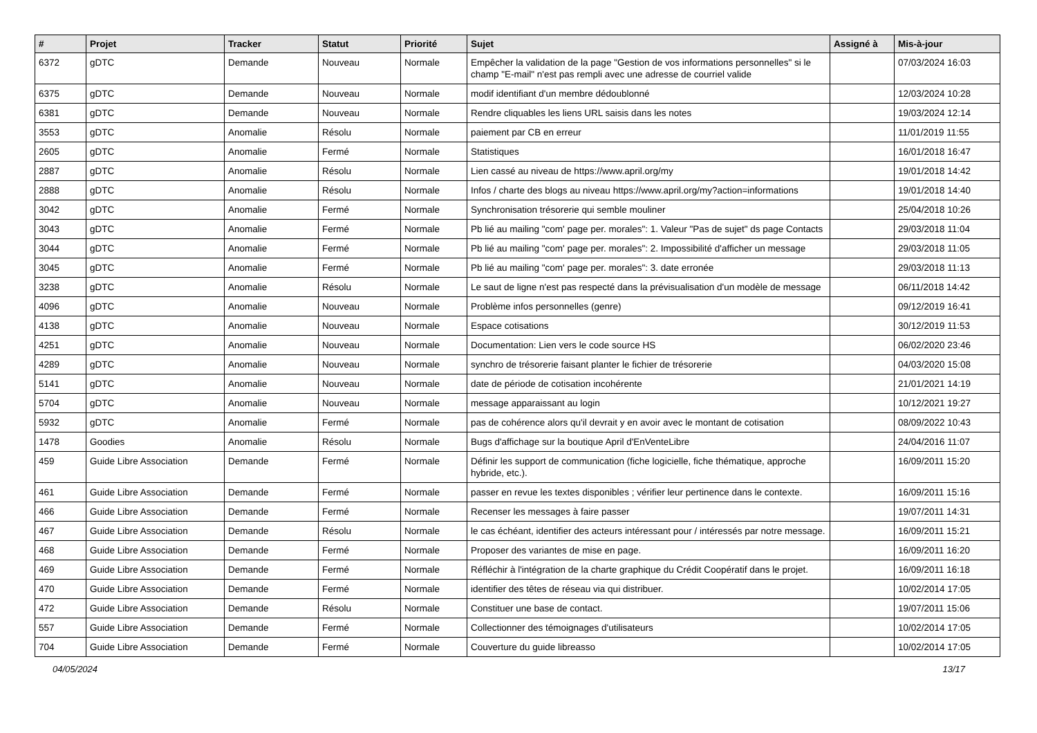| # | Projet | Tracker | Statut | Priorité | Sujet | Assigné à | Mis-à-jour |
| --- | --- | --- | --- | --- | --- | --- | --- |
| 6372 | gDTC | Demande | Nouveau | Normale | Empêcher la validation de la page "Gestion de vos informations personnelles" si le champ "E-mail" n'est pas rempli avec une adresse de courriel valide | | 07/03/2024 16:03 |
| 6375 | gDTC | Demande | Nouveau | Normale | modif identifiant d'un membre dédoublonné | | 12/03/2024 10:28 |
| 6381 | gDTC | Demande | Nouveau | Normale | Rendre cliquables les liens URL saisis dans les notes | | 19/03/2024 12:14 |
| 3553 | gDTC | Anomalie | Résolu | Normale | paiement par CB en erreur | | 11/01/2019 11:55 |
| 2605 | gDTC | Anomalie | Fermé | Normale | Statistiques | | 16/01/2018 16:47 |
| 2887 | gDTC | Anomalie | Résolu | Normale | Lien cassé au niveau de https://www.april.org/my | | 19/01/2018 14:42 |
| 2888 | gDTC | Anomalie | Résolu | Normale | Infos / charte des blogs au niveau https://www.april.org/my?action=informations | | 19/01/2018 14:40 |
| 3042 | gDTC | Anomalie | Fermé | Normale | Synchronisation trésorerie qui semble mouliner | | 25/04/2018 10:26 |
| 3043 | gDTC | Anomalie | Fermé | Normale | Pb lié au mailing "com' page per. morales": 1. Valeur "Pas de sujet" ds page Contacts | | 29/03/2018 11:04 |
| 3044 | gDTC | Anomalie | Fermé | Normale | Pb lié au mailing "com' page per. morales": 2. Impossibilité d'afficher un message | | 29/03/2018 11:05 |
| 3045 | gDTC | Anomalie | Fermé | Normale | Pb lié au mailing "com' page per. morales": 3. date erronée | | 29/03/2018 11:13 |
| 3238 | gDTC | Anomalie | Résolu | Normale | Le saut de ligne n'est pas respecté dans la prévisualisation d'un modèle de message | | 06/11/2018 14:42 |
| 4096 | gDTC | Anomalie | Nouveau | Normale | Problème infos personnelles (genre) | | 09/12/2019 16:41 |
| 4138 | gDTC | Anomalie | Nouveau | Normale | Espace cotisations | | 30/12/2019 11:53 |
| 4251 | gDTC | Anomalie | Nouveau | Normale | Documentation: Lien vers le code source HS | | 06/02/2020 23:46 |
| 4289 | gDTC | Anomalie | Nouveau | Normale | synchro de trésorerie faisant planter le fichier de trésorerie | | 04/03/2020 15:08 |
| 5141 | gDTC | Anomalie | Nouveau | Normale | date de période de cotisation incohérente | | 21/01/2021 14:19 |
| 5704 | gDTC | Anomalie | Nouveau | Normale | message apparaissant au login | | 10/12/2021 19:27 |
| 5932 | gDTC | Anomalie | Fermé | Normale | pas de cohérence alors qu'il devrait y en avoir avec le montant de cotisation | | 08/09/2022 10:43 |
| 1478 | Goodies | Anomalie | Résolu | Normale | Bugs d'affichage sur la boutique April d'EnVenteLibre | | 24/04/2016 11:07 |
| 459 | Guide Libre Association | Demande | Fermé | Normale | Définir les support de communication (fiche logicielle, fiche thématique, approche hybride, etc.). | | 16/09/2011 15:20 |
| 461 | Guide Libre Association | Demande | Fermé | Normale | passer en revue les textes disponibles ; vérifier leur pertinence dans le contexte. | | 16/09/2011 15:16 |
| 466 | Guide Libre Association | Demande | Fermé | Normale | Recenser les messages à faire passer | | 19/07/2011 14:31 |
| 467 | Guide Libre Association | Demande | Résolu | Normale | le cas échéant, identifier des acteurs intéressant pour / intéressés par notre message. | | 16/09/2011 15:21 |
| 468 | Guide Libre Association | Demande | Fermé | Normale | Proposer des variantes de mise en page. | | 16/09/2011 16:20 |
| 469 | Guide Libre Association | Demande | Fermé | Normale | Réfléchir à l'intégration de la charte graphique du Crédit Coopératif dans le projet. | | 16/09/2011 16:18 |
| 470 | Guide Libre Association | Demande | Fermé | Normale | identifier des têtes de réseau via qui distribuer. | | 10/02/2014 17:05 |
| 472 | Guide Libre Association | Demande | Résolu | Normale | Constituer une base de contact. | | 19/07/2011 15:06 |
| 557 | Guide Libre Association | Demande | Fermé | Normale | Collectionner des témoignages d'utilisateurs | | 10/02/2014 17:05 |
| 704 | Guide Libre Association | Demande | Fermé | Normale | Couverture du guide libreasso | | 10/02/2014 17:05 |
04/05/2024 13/17